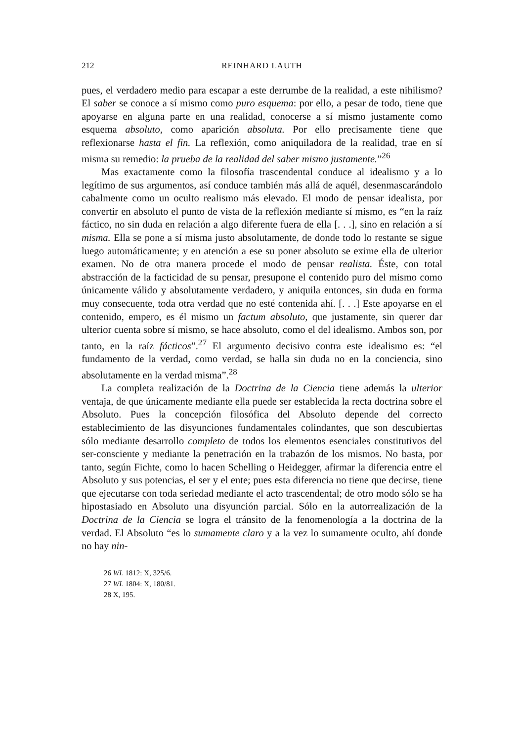212 REINHARD LAUTH
pues, el verdadero medio para escapar a este derrumbe de la realidad, a este nihilismo? El saber se conoce a sí mismo como puro esquema: por ello, a pesar de todo, tiene que apoyarse en alguna parte en una realidad, conocerse a sí mismo justamente como esquema absoluto, como aparición absoluta. Por ello precisamente tiene que reflexionarse hasta el fin. La reflexión, como aniquiladora de la realidad, trae en sí misma su remedio: la prueba de la realidad del saber mismo justamente.”<sup>26</sup>
Mas exactamente como la filosofía trascendental conduce al idealismo y a lo legítimo de sus argumentos, así conduce también más allá de aquél, desenmascarándolo cabalmente como un oculto realismo más elevado. El modo de pensar idealista, por convertir en absoluto el punto de vista de la reflexión mediante sí mismo, es “en la raíz fáctico, no sin duda en relación a algo diferente fuera de ella [. . .], sino en relación a sí misma. Ella se pone a sí misma justo absolutamente, de donde todo lo restante se sigue luego automáticamente; y en atención a ese su poner absoluto se exime ella de ulterior examen. No de otra manera procede el modo de pensar realista. Éste, con total abstracción de la facticidad de su pensar, presupone el contenido puro del mismo como únicamente válido y absolutamente verdadero, y aniquila entonces, sin duda en forma muy consecuente, toda otra verdad que no esté contenida ahí. [. . .] Este apoyarse en el contenido, empero, es él mismo un factum absoluto, que justamente, sin querer dar ulterior cuenta sobre sí mismo, se hace absoluto, como el del idealismo. Ambos son, por tanto, en la raíz fácticos”.<sup>27</sup> El argumento decisivo contra este idealismo es: “el fundamento de la verdad, como verdad, se halla sin duda no en la conciencia, sino absolutamente en la verdad misma”.<sup>28</sup>
La completa realización de la Doctrina de la Ciencia tiene además la ulterior ventaja, de que únicamente mediante ella puede ser establecida la recta doctrina sobre el Absoluto. Pues la concepción filosófica del Absoluto depende del correcto establecimiento de las disyunciones fundamentales colindantes, que son descubiertas sólo mediante desarrollo completo de todos los elementos esenciales constitutivos del ser-consciente y mediante la penetración en la trabazón de los mismos. No basta, por tanto, según Fichte, como lo hacen Schelling o Heidegger, afirmar la diferencia entre el Absoluto y sus potencias, el ser y el ente; pues esta diferencia no tiene que decirse, tiene que ejecutarse con toda seriedad mediante el acto trascendental; de otro modo sólo se ha hipostasiado en Absoluto una disyunción parcial. Sólo en la autorrealización de la Doctrina de la Ciencia se logra el tránsito de la fenomenología a la doctrina de la verdad. El Absoluto “es lo sumamente claro y a la vez lo sumamente oculto, ahí donde no hay nin-
26 WL 1812: X, 325/6.
27 WL 1804: X, 180/81.
28 X, 195.